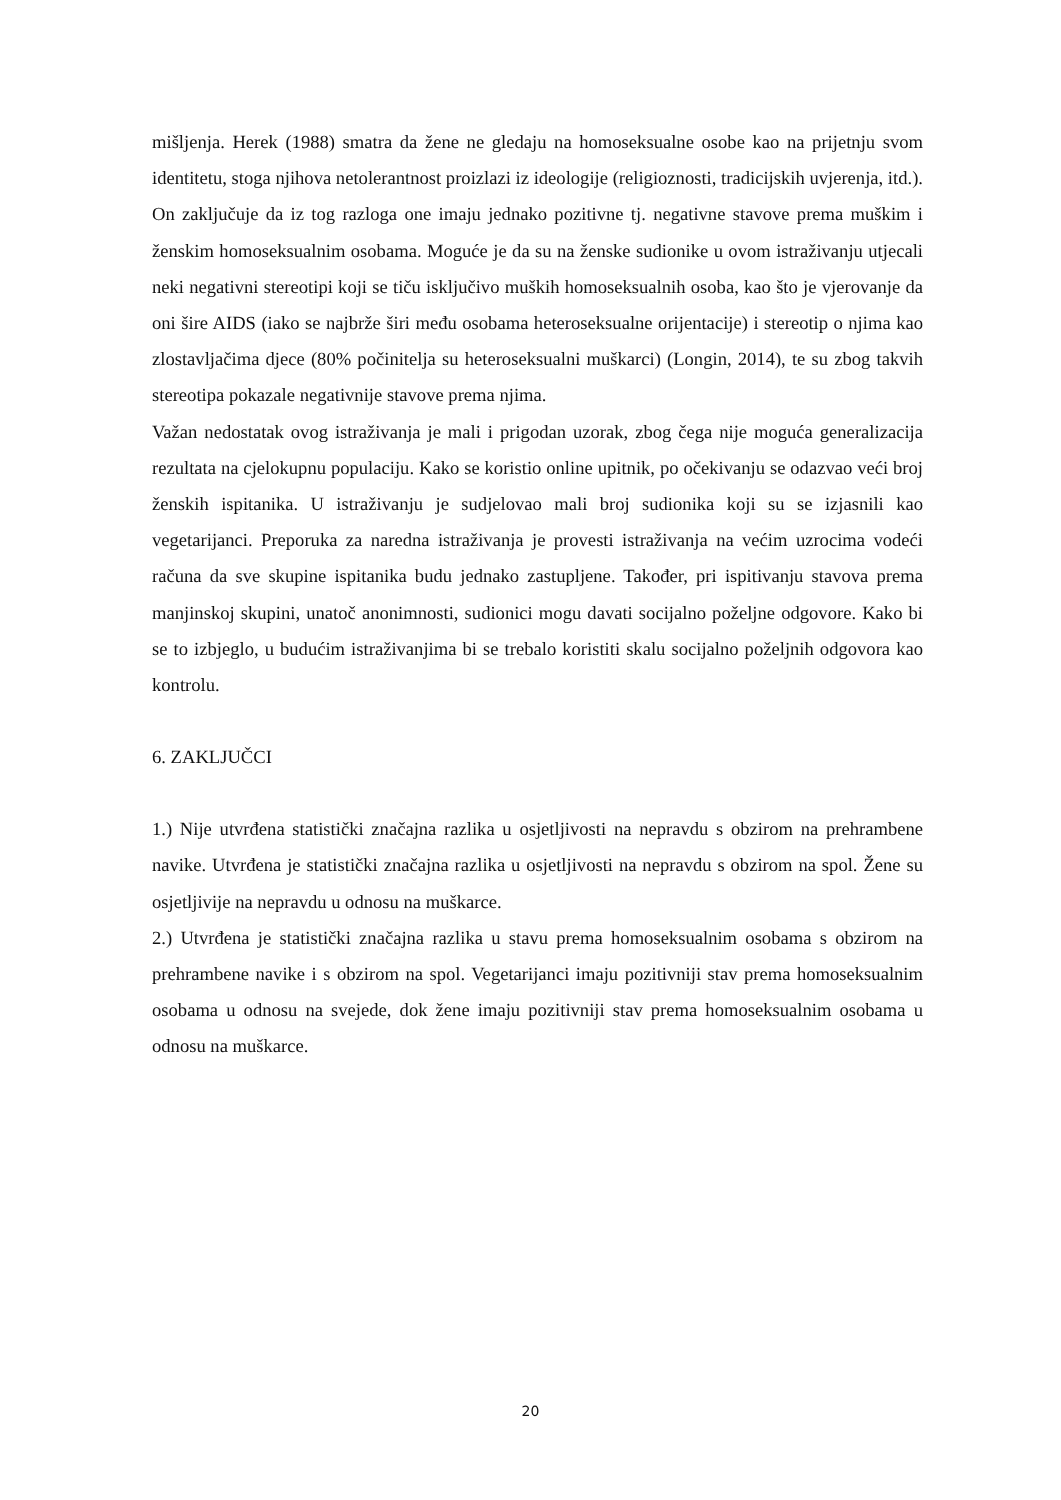mišljenja. Herek (1988) smatra da žene ne gledaju na homoseksualne osobe kao na prijetnju svom identitetu, stoga njihova netolerantnost proizlazi iz ideologije (religioznosti, tradicijskih uvjerenja, itd.). On zaključuje da iz tog razloga one imaju jednako pozitivne tj. negativne stavove prema muškim i ženskim homoseksualnim osobama. Moguće je da su na ženske sudionike u ovom istraživanju utjecali neki negativni stereotipi koji se tiču isključivo muških homoseksualnih osoba, kao što je vjerovanje da oni šire AIDS (iako se najbrže širi među osobama heteroseksualne orijentacije) i stereotip o njima kao zlostavljačima djece (80% počinitelja su heteroseksualni muškarci) (Longin, 2014), te su zbog takvih stereotipa pokazale negativnije stavove prema njima.
Važan nedostatak ovog istraživanja je mali i prigodan uzorak, zbog čega nije moguća generalizacija rezultata na cjelokupnu populaciju. Kako se koristio online upitnik, po očekivanju se odazvao veći broj ženskih ispitanika. U istraživanju je sudjelovao mali broj sudionika koji su se izjasnili kao vegetarijanci. Preporuka za naredna istraživanja je provesti istraživanja na većim uzrocima vodeći računa da sve skupine ispitanika budu jednako zastupljene. Također, pri ispitivanju stavova prema manjinskoj skupini, unatoč anonimnosti, sudionici mogu davati socijalno poželjne odgovore. Kako bi se to izbjeglo, u budućim istraživanjima bi se trebalo koristiti skalu socijalno poželjnih odgovora kao kontrolu.
6. ZAKLJUČCI
1.) Nije utvrđena statistički značajna razlika u osjetljivosti na nepravdu s obzirom na prehrambene navike. Utvrđena je statistički značajna razlika u osjetljivosti na nepravdu s obzirom na spol. Žene su osjetljivije na nepravdu u odnosu na muškarce.
2.) Utvrđena je statistički značajna razlika u stavu prema homoseksualnim osobama s obzirom na prehrambene navike i s obzirom na spol. Vegetarijanci imaju pozitivniji stav prema homoseksualnim osobama u odnosu na svejede, dok žene imaju pozitivniji stav prema homoseksualnim osobama u odnosu na muškarce.
20